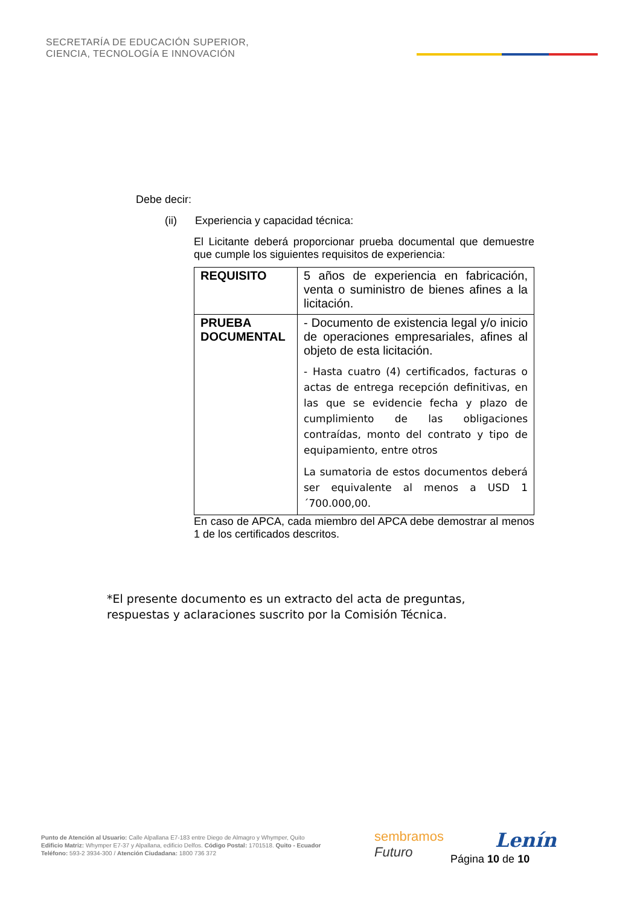SECRETARÍA DE EDUCACIÓN SUPERIOR,
CIENCIA, TECNOLOGÍA E INNOVACIÓN
Debe decir:
(ii) Experiencia y capacidad técnica:
El Licitante deberá proporcionar prueba documental que demuestre que cumple los siguientes requisitos de experiencia:
| REQUISITO | 5 años de experiencia en fabricación, venta o suministro de bienes afines a la licitación. |
| PRUEBA DOCUMENTAL | - Documento de existencia legal y/o inicio de operaciones empresariales, afines al objeto de esta licitación. - Hasta cuatro (4) certificados, facturas o actas de entrega recepción definitivas, en las que se evidencie fecha y plazo de cumplimiento de las obligaciones contraídas, monto del contrato y tipo de equipamiento, entre otros La sumatoria de estos documentos deberá ser equivalente al menos a USD 1´700.000,00. |
En caso de APCA, cada miembro del APCA debe demostrar al menos 1 de los certificados descritos.
*El presente documento es un extracto del acta de preguntas, respuestas y aclaraciones suscrito por la Comisión Técnica.
Punto de Atención al Usuario: Calle Alpallana E7-183 entre Diego de Almagro y Whymper, Quito
Edificio Matriz: Whymper E7-37 y Alpallana, edificio Delfos. Código Postal: 1701518. Quito - Ecuador
Teléfono: 593-2 3934-300 / Atención Ciudadana: 1800 736 372
sembramos
Futuro
Lenín
Página 10 de 10